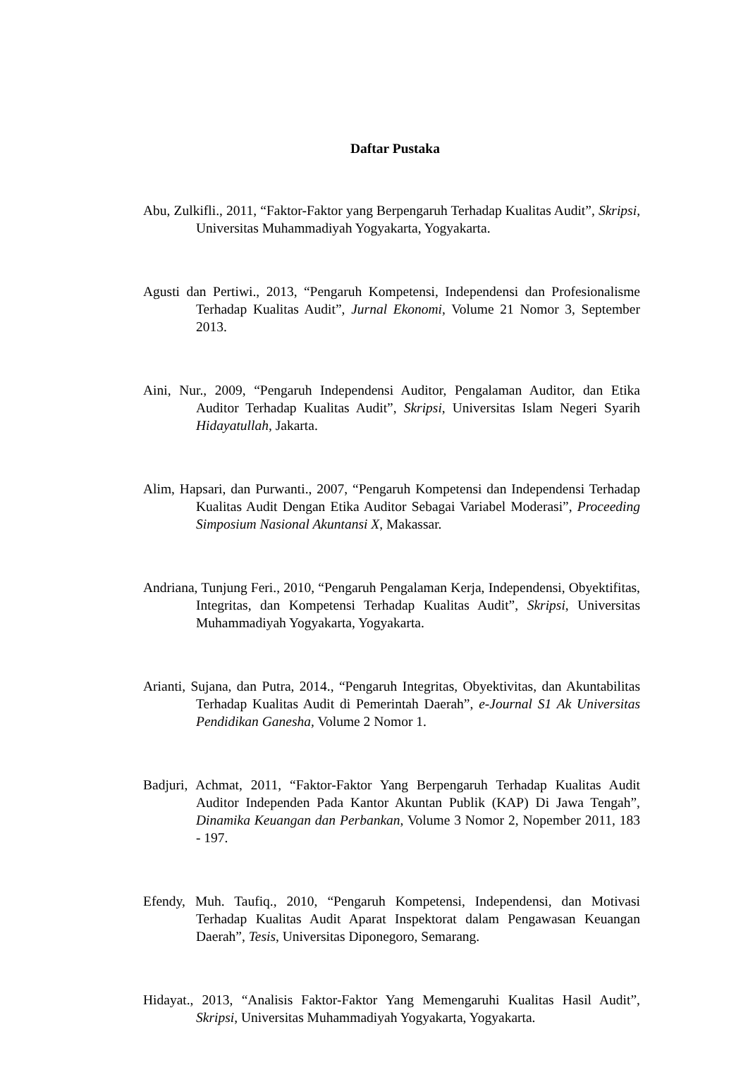Daftar Pustaka
Abu, Zulkifli., 2011, “Faktor-Faktor yang Berpengaruh Terhadap Kualitas Audit”, Skripsi, Universitas Muhammadiyah Yogyakarta, Yogyakarta.
Agusti dan Pertiwi., 2013, “Pengaruh Kompetensi, Independensi dan Profesionalisme Terhadap Kualitas Audit”, Jurnal Ekonomi, Volume 21 Nomor 3, September 2013.
Aini, Nur., 2009, “Pengaruh Independensi Auditor, Pengalaman Auditor, dan Etika Auditor Terhadap Kualitas Audit”, Skripsi, Universitas Islam Negeri Syarih Hidayatullah, Jakarta.
Alim, Hapsari, dan Purwanti., 2007, “Pengaruh Kompetensi dan Independensi Terhadap Kualitas Audit Dengan Etika Auditor Sebagai Variabel Moderasi”, Proceeding Simposium Nasional Akuntansi X, Makassar.
Andriana, Tunjung Feri., 2010, “Pengaruh Pengalaman Kerja, Independensi, Obyektifitas, Integritas, dan Kompetensi Terhadap Kualitas Audit”, Skripsi, Universitas Muhammadiyah Yogyakarta, Yogyakarta.
Arianti, Sujana, dan Putra, 2014., “Pengaruh Integritas, Obyektivitas, dan Akuntabilitas Terhadap Kualitas Audit di Pemerintah Daerah”, e-Journal S1 Ak Universitas Pendidikan Ganesha, Volume 2 Nomor 1.
Badjuri, Achmat, 2011, “Faktor-Faktor Yang Berpengaruh Terhadap Kualitas Audit Auditor Independen Pada Kantor Akuntan Publik (KAP) Di Jawa Tengah”, Dinamika Keuangan dan Perbankan, Volume 3 Nomor 2, Nopember 2011, 183 - 197.
Efendy, Muh. Taufiq., 2010, “Pengaruh Kompetensi, Independensi, dan Motivasi Terhadap Kualitas Audit Aparat Inspektorat dalam Pengawasan Keuangan Daerah”, Tesis, Universitas Diponegoro, Semarang.
Hidayat., 2013, “Analisis Faktor-Faktor Yang Memengaruhi Kualitas Hasil Audit”, Skripsi, Universitas Muhammadiyah Yogyakarta, Yogyakarta.